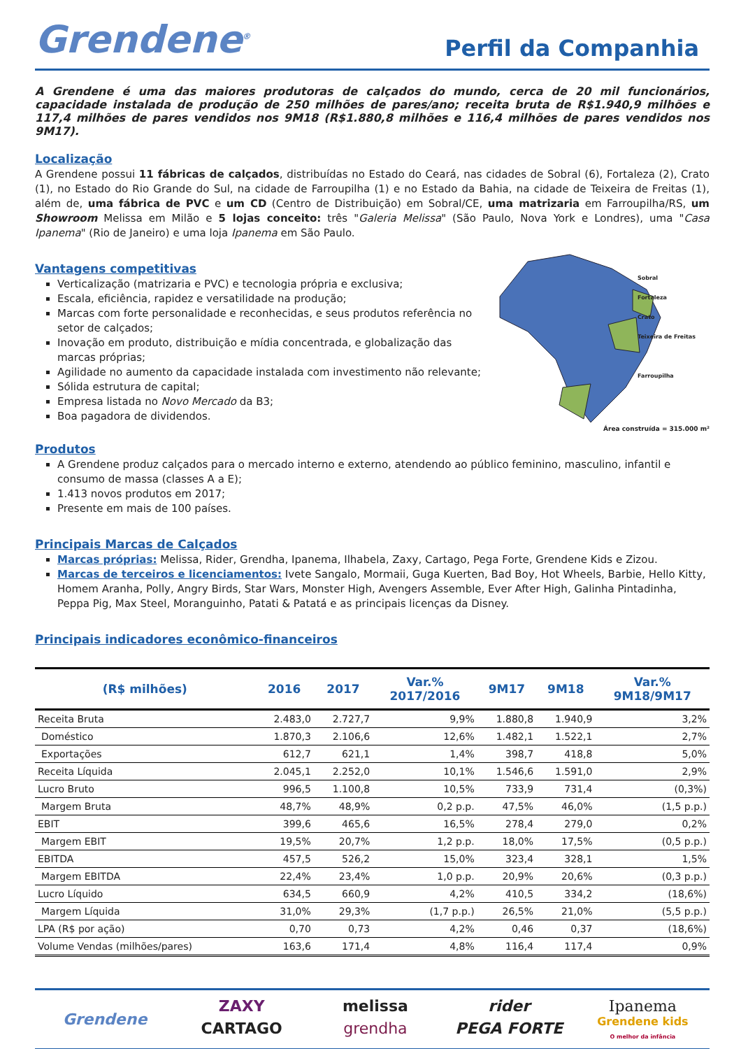Grendene<sup>®</sup>
Perfil da Companhia
A Grendene é uma das maiores produtoras de calçados do mundo, cerca de 20 mil funcionários, capacidade instalada de produção de 250 milhões de pares/ano; receita bruta de R$1.940,9 milhões e 117,4 milhões de pares vendidos nos 9M18 (R$1.880,8 milhões e 116,4 milhões de pares vendidos nos 9M17).
Localização
A Grendene possui 11 fábricas de calçados, distribuídas no Estado do Ceará, nas cidades de Sobral (6), Fortaleza (2), Crato (1), no Estado do Rio Grande do Sul, na cidade de Farroupilha (1) e no Estado da Bahia, na cidade de Teixeira de Freitas (1), além de, uma fábrica de PVC e um CD (Centro de Distribuição) em Sobral/CE, uma matrizaria em Farroupilha/RS, um Showroom Melissa em Milão e 5 lojas conceito: três "Galeria Melissa" (São Paulo, Nova York e Londres), uma "Casa Ipanema" (Rio de Janeiro) e uma loja Ipanema em São Paulo.
Vantagens competitivas
Verticalização (matrizaria e PVC) e tecnologia própria e exclusiva;
Escala, eficiência, rapidez e versatilidade na produção;
Marcas com forte personalidade e reconhecidas, e seus produtos referência no setor de calçados;
Inovação em produto, distribuição e mídia concentrada, e globalização das marcas próprias;
Agilidade no aumento da capacidade instalada com investimento não relevante;
Sólida estrutura de capital;
Empresa listada no Novo Mercado da B3;
Boa pagadora de dividendos.
Sobral
Fortaleza
Crato
Teixeira de Freitas
Farroupilha
Área construída = 315.000 m²
Produtos
A Grendene produz calçados para o mercado interno e externo, atendendo ao público feminino, masculino, infantil e consumo de massa (classes A a E);
1.413 novos produtos em 2017;
Presente em mais de 100 países.
Principais Marcas de Calçados
Marcas próprias: Melissa, Rider, Grendha, Ipanema, Ilhabela, Zaxy, Cartago, Pega Forte, Grendene Kids e Zizou.
Marcas de terceiros e licenciamentos: Ivete Sangalo, Mormaii, Guga Kuerten, Bad Boy, Hot Wheels, Barbie, Hello Kitty, Homem Aranha, Polly, Angry Birds, Star Wars, Monster High, Avengers Assemble, Ever After High, Galinha Pintadinha, Peppa Pig, Max Steel, Moranguinho, Patati & Patatá e as principais licenças da Disney.
Principais indicadores econômico-financeiros
| (R$ milhões) | 2016 | 2017 | Var.% 2017/2016 | 9M17 | 9M18 | Var.% 9M18/9M17 |
| --- | --- | --- | --- | --- | --- | --- |
| Receita Bruta | 2.483,0 | 2.727,7 | 9,9% | 1.880,8 | 1.940,9 | 3,2% |
| Doméstico | 1.870,3 | 2.106,6 | 12,6% | 1.482,1 | 1.522,1 | 2,7% |
| Exportações | 612,7 | 621,1 | 1,4% | 398,7 | 418,8 | 5,0% |
| Receita Líquida | 2.045,1 | 2.252,0 | 10,1% | 1.546,6 | 1.591,0 | 2,9% |
| Lucro Bruto | 996,5 | 1.100,8 | 10,5% | 733,9 | 731,4 | (0,3%) |
| Margem Bruta | 48,7% | 48,9% | 0,2 p.p. | 47,5% | 46,0% | (1,5 p.p.) |
| EBIT | 399,6 | 465,6 | 16,5% | 278,4 | 279,0 | 0,2% |
| Margem EBIT | 19,5% | 20,7% | 1,2 p.p. | 18,0% | 17,5% | (0,5 p.p.) |
| EBITDA | 457,5 | 526,2 | 15,0% | 323,4 | 328,1 | 1,5% |
| Margem EBITDA | 22,4% | 23,4% | 1,0 p.p. | 20,9% | 20,6% | (0,3 p.p.) |
| Lucro Líquido | 634,5 | 660,9 | 4,2% | 410,5 | 334,2 | (18,6%) |
| Margem Líquida | 31,0% | 29,3% | (1,7 p.p.) | 26,5% | 21,0% | (5,5 p.p.) |
| LPA (R$ por ação) | 0,70 | 0,73 | 4,2% | 0,46 | 0,37 | (18,6%) |
| Volume Vendas (milhões/pares) | 163,6 | 171,4 | 4,8% | 116,4 | 117,4 | 0,9% |
Grendene
ZAXY
melissa
rider
Ipanema
CARTAGO
grendha
PEGA FORTE
Grendene kids
O melhor da infância